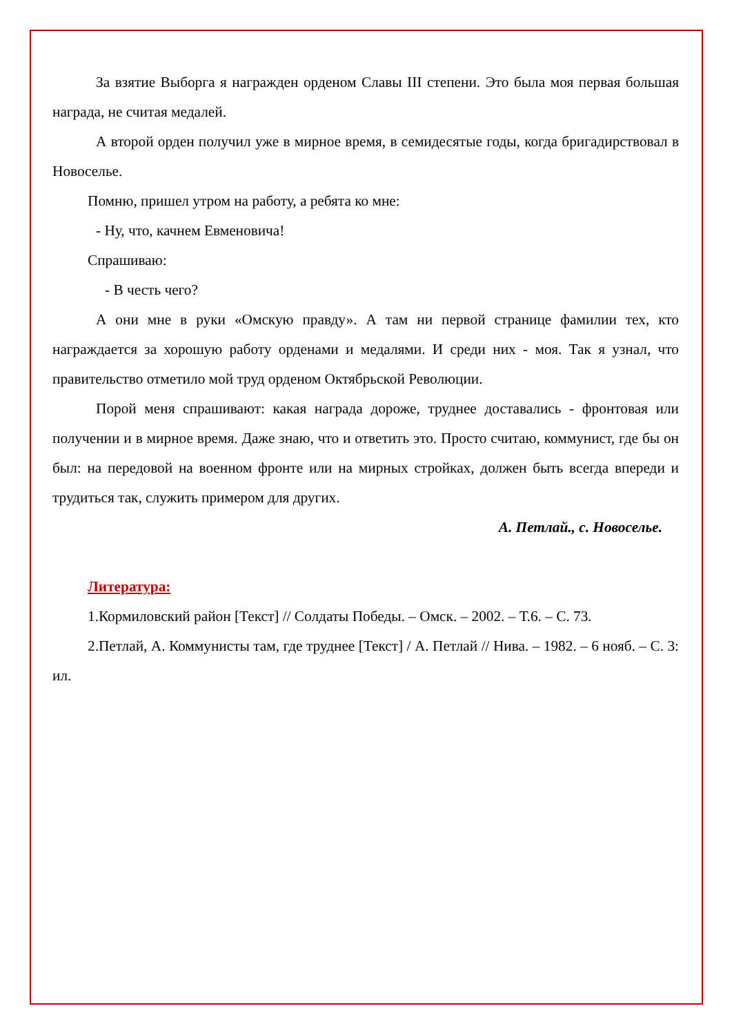За взятие Выборга я награжден орденом Славы III степени. Это была моя первая большая награда, не считая медалей.
А второй орден получил уже в мирное время, в семидесятые годы, когда бригадирствовал в Новоселье.
Помню, пришел утром на работу, а ребята ко мне:
- Ну, что, качнем Евменовича!
Спрашиваю:
- В честь чего?
А они мне в руки «Омскую правду». А там ни первой странице фамилии тех, кто награждается за хорошую работу орденами и медалями. И среди них - моя. Так я узнал, что правительство отметило мой труд орденом Октябрьской Революции.
Порой меня спрашивают: какая награда дороже, труднее доставались - фронтовая или получении и в мирное время. Даже знаю, что и ответить это. Просто считаю, коммунист, где бы он был: на передовой на военном фронте или на мирных стройках, должен быть всегда впереди и трудиться так, служить примером для других.
А. Петлай., с. Новоселье.
Литература:
1.Кормиловский район [Текст] // Солдаты Победы. – Омск. – 2002. – Т.6. – С. 73.
2.Петлай, А. Коммунисты там, где труднее [Текст] / А. Петлай // Нива. – 1982. – 6 нояб. – С. 3: ил.